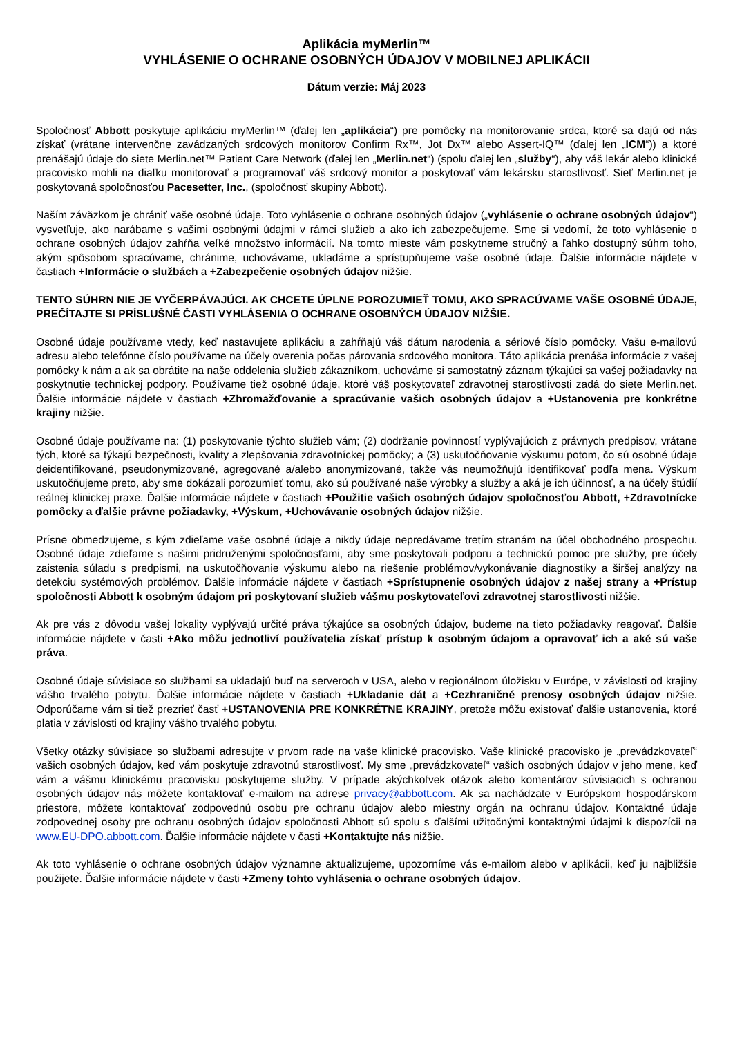Aplikácia myMerlin™
VYHLÁSENIE O OCHRANE OSOBNÝCH ÚDAJOV V MOBILNEJ APLIKÁCII
Dátum verzie: Máj 2023
Spoločnosť Abbott poskytuje aplikáciu myMerlin™ (ďalej len „aplikácia“) pre pomôcky na monitorovanie srdca, ktoré sa dajú od nás získať (vrátane intervenčne zavádzaných srdcových monitorov Confirm Rx™, Jot Dx™ alebo Assert-IQ™ (ďalej len „ICM“)) a ktoré prenášajú údaje do siete Merlin.net™ Patient Care Network (ďalej len „Merlin.net“) (spolu ďalej len „služby“), aby váš lekár alebo klinické pracovisko mohli na diaľku monitorovať a programovať váš srdcový monitor a poskytovať vám lekársku starostlivosť. Sieť Merlin.net je poskytovaná spoločnosťou Pacesetter, Inc., (spoločnosť skupiny Abbott).
Naším záväzkom je chrániť vaše osobné údaje. Toto vyhlásenie o ochrane osobných údajov („vyhlásenie o ochrane osobných údajov“) vysvetľuje, ako narábame s vašimi osobnými údajmi v rámci služieb a ako ich zabezpečujeme. Sme si vedomí, že toto vyhlásenie o ochrane osobných údajov zahŕňa veľké množstvo informácií. Na tomto mieste vám poskytneme stručný a ľahko dostupný súhrn toho, akým spôsobom spracúvame, chránime, uchovávame, ukladáme a sprístupňujeme vaše osobné údaje. Ďalšie informácie nájdete v častiach +Informácie o službách a +Zabezpečenie osobných údajov nižšie.
TENTO SÚHRN NIE JE VYČERPÁVAJÚCI. AK CHCETE ÚPLNE POROZUMIEŤ TOMU, AKO SPRACÚVAME VAŠE OSOBNÉ ÚDAJE, PREČÍTAJTE SI PRÍSLUŠNÉ ČASTI VYHLÁSENIA O OCHRANE OSOBNÝCH ÚDAJOV NIŽŠIE.
Osobné údaje používame vtedy, keď nastavujete aplikáciu a zahŕňajú váš dátum narodenia a sériové číslo pomôcky. Vašu e-mailovú adresu alebo telefónne číslo používame na účely overenia počas párovania srdcového monitora. Táto aplikácia prenáša informácie z vašej pomôcky k nám a ak sa obrátite na naše oddelenia služieb zákazníkom, uchováme si samostatný záznam týkajúci sa vašej požiadavky na poskytnutie technickej podpory. Používame tiež osobné údaje, ktoré váš poskytovateľ zdravotnej starostlivosti zadá do siete Merlin.net. Ďalšie informácie nájdete v častiach +Zhromažďovanie a spracúvanie vašich osobných údajov a +Ustanovenia pre konkrétne krajiny nižšie.
Osobné údaje používame na: (1) poskytovanie týchto služieb vám; (2) dodržanie povinností vyplývajúcich z právnych predpisov, vrátane tých, ktoré sa týkajú bezpečnosti, kvality a zlepšovania zdravotníckej pomôcky; a (3) uskutočňovanie výskumu potom, čo sú osobné údaje deidentifikované, pseudonymizované, agregované a/alebo anonymizované, takže vás neumožňujú identifikovať podľa mena. Výskum uskutočňujeme preto, aby sme dokázali porozumieť tomu, ako sú používané naše výrobky a služby a aká je ich účinnosť, a na účely štúdií reálnej klinickej praxe. Ďalšie informácie nájdete v častiach +Použitie vašich osobných údajov spoločnosťou Abbott, +Zdravotnícke pomôcky a ďalšie právne požiadavky, +Výskum, +Uchovávanie osobných údajov nižšie.
Prísne obmedzujeme, s kým zdieľame vaše osobné údaje a nikdy údaje nepredávame tretím stranám na účel obchodného prospechu. Osobné údaje zdieľame s našimi pridruženými spoločnosťami, aby sme poskytovali podporu a technickú pomoc pre služby, pre účely zaistenia súladu s predpismi, na uskutočňovanie výskumu alebo na riešenie problémov/vykonávanie diagnostiky a širšej analýzy na detekciu systémových problémov. Ďalšie informácie nájdete v častiach +Sprístupnenie osobných údajov z našej strany a +Prístup spoločnosti Abbott k osobným údajom pri poskytovaní služieb vášmu poskytovateľovi zdravotnej starostlivosti nižšie.
Ak pre vás z dôvodu vašej lokality vyplývajú určité práva týkajúce sa osobných údajov, budeme na tieto požiadavky reagovať. Ďalšie informácie nájdete v časti +Ako môžu jednotliví používatelia získať prístup k osobným údajom a opravovať ich a aké sú vaše práva.
Osobné údaje súvisiace so službami sa ukladajú buď na serveroch v USA, alebo v regionálnom úložisku v Európe, v závislosti od krajiny vášho trvalého pobytu. Ďalšie informácie nájdete v častiach +Ukladanie dát a +Cezhraničné prenosy osobných údajov nižšie. Odporúčame vám si tiež prezrieť časť +USTANOVENIA PRE KONKRÉTNE KRAJINY, pretože môžu existovať ďalšie ustanovenia, ktoré platia v závislosti od krajiny vášho trvalého pobytu.
Všetky otázky súvisiace so službami adresujte v prvom rade na vaše klinické pracovisko. Vaše klinické pracovisko je „prevádzkovateľ“ vašich osobných údajov, keď vám poskytuje zdravotnú starostlivosť. My sme „prevádzkovateľ“ vašich osobných údajov v jeho mene, keď vám a vášmu klinickému pracovisku poskytujeme služby. V prípade akýchkoľvek otázok alebo komentárov súvisiacich s ochranou osobných údajov nás môžete kontaktovať e-mailom na adrese privacy@abbott.com. Ak sa nachádzate v Európskom hospodárskom priestore, môžete kontaktovať zodpovednú osobu pre ochranu údajov alebo miestny orgán na ochranu údajov. Kontaktné údaje zodpovednej osoby pre ochranu osobných údajov spoločnosti Abbott sú spolu s ďalšími užitočnými kontaktnými údajmi k dispozícii na www.EU-DPO.abbott.com. Ďalšie informácie nájdete v časti +Kontaktujte nás nižšie.
Ak toto vyhlásenie o ochrane osobných údajov významne aktualizujeme, upozorníme vás e-mailom alebo v aplikácii, keď ju najbližšie použijete. Ďalšie informácie nájdete v časti +Zmeny tohto vyhlásenia o ochrane osobných údajov.